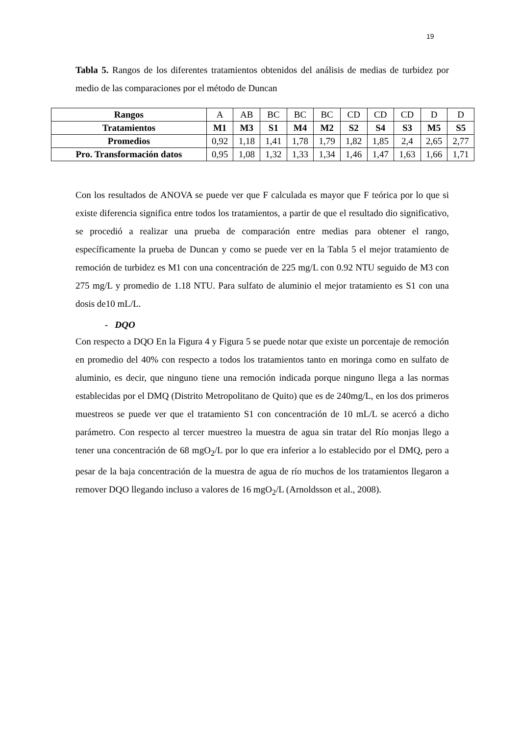19
Tabla 5. Rangos de los diferentes tratamientos obtenidos del análisis de medias de turbidez por medio de las comparaciones por el método de Duncan
| Rangos | A | AB | BC | BC | BC | CD | CD | CD | D | D |
| Tratamientos | M1 | M3 | S1 | M4 | M2 | S2 | S4 | S3 | M5 | S5 |
| Promedios | 0,92 | 1,18 | 1,41 | 1,78 | 1,79 | 1,82 | 1,85 | 2,4 | 2,65 | 2,77 |
| Pro. Transformación datos | 0,95 | 1,08 | 1,32 | 1,33 | 1,34 | 1,46 | 1,47 | 1,63 | 1,66 | 1,71 |
Con los resultados de ANOVA se puede ver que F calculada es mayor que F teórica por lo que si existe diferencia significa entre todos los tratamientos, a partir de que el resultado dio significativo, se procedió a realizar una prueba de comparación entre medias para obtener el rango, específicamente la prueba de Duncan y como se puede ver en la Tabla 5 el mejor tratamiento de remoción de turbidez es M1 con una concentración de 225 mg/L con 0.92 NTU seguido de M3 con 275 mg/L y promedio de 1.18 NTU. Para sulfato de aluminio el mejor tratamiento es S1 con una dosis de10 mL/L.
- DQO
Con respecto a DQO En la Figura 4 y Figura 5 se puede notar que existe un porcentaje de remoción en promedio del 40% con respecto a todos los tratamientos tanto en moringa como en sulfato de aluminio, es decir, que ninguno tiene una remoción indicada porque ninguno llega a las normas establecidas por el DMQ (Distrito Metropolitano de Quito) que es de 240mg/L, en los dos primeros muestreos se puede ver que el tratamiento S1 con concentración de 10 mL/L se acercó a dicho parámetro. Con respecto al tercer muestreo la muestra de agua sin tratar del Río monjas llego a tener una concentración de 68 mgO<sub>2</sub>/L por lo que era inferior a lo establecido por el DMQ, pero a pesar de la baja concentración de la muestra de agua de río muchos de los tratamientos llegaron a remover DQO llegando incluso a valores de 16 mgO<sub>2</sub>/L (Arnoldsson et al., 2008).